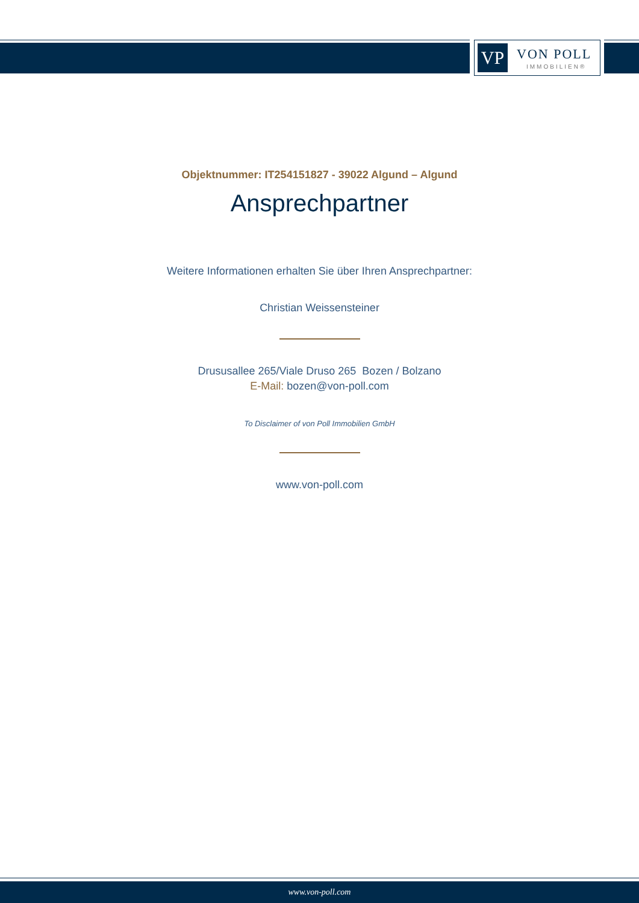VP VON POLL
IMMOBILIEN®
Objektnummer: IT254151827 - 39022 Algund – Algund
Ansprechpartner
Weitere Informationen erhalten Sie über Ihren Ansprechpartner:
Christian Weissensteiner
Drususallee 265/Viale Druso 265 Bozen / Bolzano
E-Mail: bozen@von-poll.com
To Disclaimer of von Poll Immobilien GmbH
www.von-poll.com
www.von-poll.com